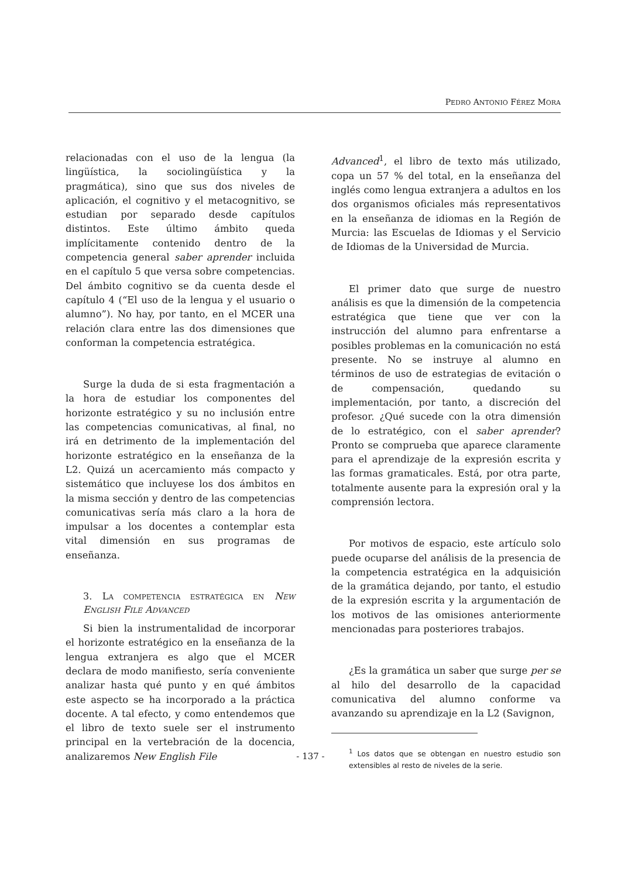PEDRO ANTONIO FÉREZ MORA
relacionadas con el uso de la lengua (la lingüística, la sociolingüística y la pragmática), sino que sus dos niveles de aplicación, el cognitivo y el metacognitivo, se estudian por separado desde capítulos distintos. Este último ámbito queda implícitamente contenido dentro de la competencia general saber aprender incluida en el capítulo 5 que versa sobre competencias. Del ámbito cognitivo se da cuenta desde el capítulo 4 (“El uso de la lengua y el usuario o alumno”). No hay, por tanto, en el MCER una relación clara entre las dos dimensiones que conforman la competencia estratégica.
Surge la duda de si esta fragmentación a la hora de estudiar los componentes del horizonte estratégico y su no inclusión entre las competencias comunicativas, al final, no irá en detrimento de la implementación del horizonte estratégico en la enseñanza de la L2. Quizá un acercamiento más compacto y sistemático que incluyese los dos ámbitos en la misma sección y dentro de las competencias comunicativas sería más claro a la hora de impulsar a los docentes a contemplar esta vital dimensión en sus programas de enseñanza.
3. LA COMPETENCIA ESTRATÉGICA EN NEW ENGLISH FILE ADVANCED
Si bien la instrumentalidad de incorporar el horizonte estratégico en la enseñanza de la lengua extranjera es algo que el MCER declara de modo manifiesto, sería conveniente analizar hasta qué punto y en qué ámbitos este aspecto se ha incorporado a la práctica docente. A tal efecto, y como entendemos que el libro de texto suele ser el instrumento principal en la vertebración de la docencia, analizaremos New English File
Advanced<sup>1</sup>, el libro de texto más utilizado, copa un 57 % del total, en la enseñanza del inglés como lengua extranjera a adultos en los dos organismos oficiales más representativos en la enseñanza de idiomas en la Región de Murcia: las Escuelas de Idiomas y el Servicio de Idiomas de la Universidad de Murcia.
El primer dato que surge de nuestro análisis es que la dimensión de la competencia estratégica que tiene que ver con la instrucción del alumno para enfrentarse a posibles problemas en la comunicación no está presente. No se instruye al alumno en términos de uso de estrategias de evitación o de compensación, quedando su implementación, por tanto, a discreción del profesor. ¿Qué sucede con la otra dimensión de lo estratégico, con el saber aprender? Pronto se comprueba que aparece claramente para el aprendizaje de la expresión escrita y las formas gramaticales. Está, por otra parte, totalmente ausente para la expresión oral y la comprensión lectora.
Por motivos de espacio, este artículo solo puede ocuparse del análisis de la presencia de la competencia estratégica en la adquisición de la gramática dejando, por tanto, el estudio de la expresión escrita y la argumentación de los motivos de las omisiones anteriormente mencionadas para posteriores trabajos.
¿Es la gramática un saber que surge per se al hilo del desarrollo de la capacidad comunicativa del alumno conforme va avanzando su aprendizaje en la L2 (Savignon,
<sup>1</sup> Los datos que se obtengan en nuestro estudio son extensibles al resto de niveles de la serie.
- 137 -